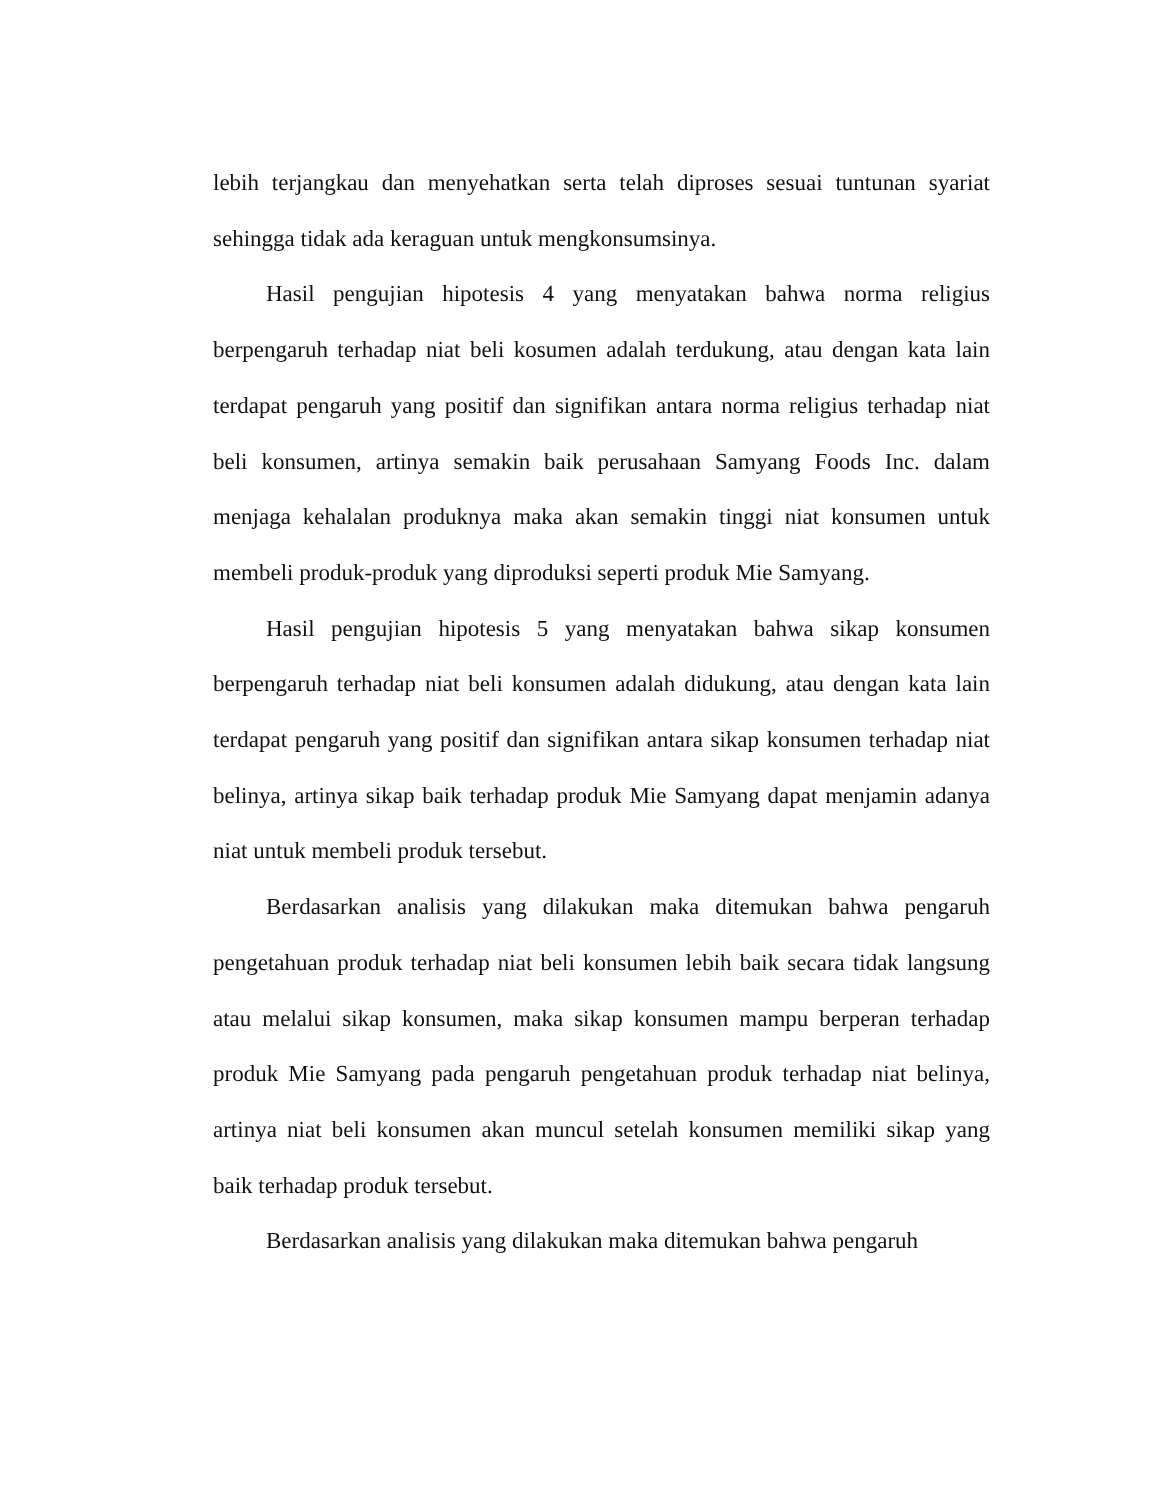lebih terjangkau dan menyehatkan serta telah diproses sesuai tuntunan syariat sehingga tidak ada keraguan untuk mengkonsumsinya.
Hasil pengujian hipotesis 4 yang menyatakan bahwa norma religius berpengaruh terhadap niat beli kosumen adalah terdukung, atau dengan kata lain terdapat pengaruh yang positif dan signifikan antara norma religius terhadap niat beli konsumen, artinya semakin baik perusahaan Samyang Foods Inc. dalam menjaga kehalalan produknya maka akan semakin tinggi niat konsumen untuk membeli produk-produk yang diproduksi seperti produk Mie Samyang.
Hasil pengujian hipotesis 5 yang menyatakan bahwa sikap konsumen berpengaruh terhadap niat beli konsumen adalah didukung, atau dengan kata lain terdapat pengaruh yang positif dan signifikan antara sikap konsumen terhadap niat belinya, artinya sikap baik terhadap produk Mie Samyang dapat menjamin adanya niat untuk membeli produk tersebut.
Berdasarkan analisis yang dilakukan maka ditemukan bahwa pengaruh pengetahuan produk terhadap niat beli konsumen lebih baik secara tidak langsung atau melalui sikap konsumen, maka sikap konsumen mampu berperan terhadap produk Mie Samyang pada pengaruh pengetahuan produk terhadap niat belinya, artinya niat beli konsumen akan muncul setelah konsumen memiliki sikap yang baik terhadap produk tersebut.
Berdasarkan analisis yang dilakukan maka ditemukan bahwa pengaruh